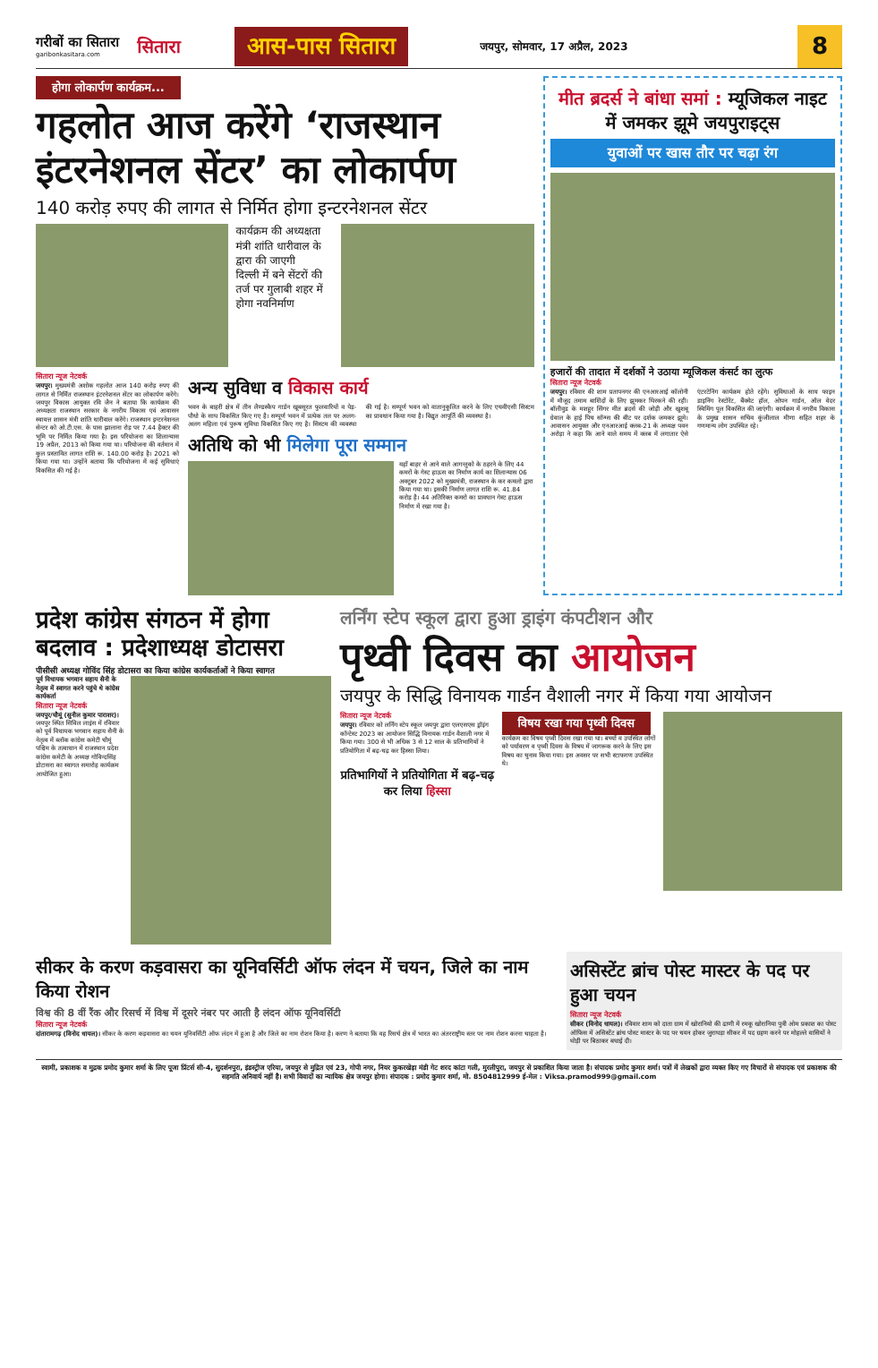गरीबों का सितारा
garibonkasitara.com
सितारा
आस-पास सितारा
जयपुर, सोमवार, 17 अप्रैल, 2023
8
होगा लोकार्पण कार्यक्रम...
गहलोत आज करेंगे ‘राजस्थान इंटरनेशनल सेंटर’ का लोकार्पण
140 करोड़ रुपए की लागत से निर्मित होगा इन्टरनेशनल सेंटर
कार्यक्रम की अध्यक्षता मंत्री शांति धारीवाल के द्वारा की जाएगी
दिल्ली में बने सेंटरों की तर्ज पर गुलाबी शहर में होगा नवनिर्माण
सितारा न्यूज नेटवर्क
जयपुर। मुख्यमंत्री अशोक गहलोत आज 140 करोड़ रुपए की लागत से निर्मित राजस्थान इंटरनेशनल सेंटर का लोकार्पण करेंगे। जयपुर विकास आयुक्त रवि जैन ने बताया कि कार्यक्रम की अध्यक्षता राजस्थान सरकार के नगरीय विकास एवं आवासन स्वायत्त शासन मंत्री शांति धारीवाल करेंगे। राजस्थान इन्टरनेशनल सेन्टर को ओ.टी.एस. के पास झालाना रोड़ पर 7.44 हैक्टर की भूमि पर निर्मित किया गया है। इस परियोजना का शिलान्यास 19 अप्रैल, 2013 को किया गया था। परियोजना की वर्तमान में कुल प्रस्तावित लागत राशि रू. 140.00 करोड़ है। 2021 को किया गया था। उन्होंने बताया कि परियोजना में कई सुविधाएं विकसित की गई है।
अन्य सुविधा व विकास कार्य
भवन के बाहरी क्षेत्र में तीन लैण्डस्कैप गार्डन खूबसूरत फुलवारियों व पेड़-पौधो के साथ विकसित किए गए है। सम्पूर्ण भवन में प्रत्येक तल पर अलग-अलग महिला एवं पुरूष सुविधा विकसित किए गए है। सिस्टम की व्यवस्था की गई है। सम्पूर्ण भवन को वातानुकूलित करने के लिए एचवीएसी सिस्टम का प्रावधान किया गया है। विद्युत आपूर्ति की व्यवस्था है।
अतिथि को भी मिलेगा पूरा सम्मान
यहाँ बाहर से आने वाले आगन्तुको के ठहरने के लिए 44 कमरों के गेस्ट हाऊस का निर्माण कार्य का शिलान्यास 06 अक्टूबर 2022 को मुख्यमंत्री, राजस्थान के कर कमलो द्वारा किया गया था। इसकी निर्माण लागत राशि रू. 41.84 करोड़ है। 44 अतिरिक्त कमरो का प्रावधान गेस्ट हाऊस निर्माण में रखा गया है।
मीत ब्रदर्स ने बांधा समां : म्यूजिकल नाइट में जमकर झूमे जयपुराइट्स
युवाओं पर खास तौर पर चढ़ा रंग
हजारों की तादात में दर्शकों ने उठाया म्यूजिकल कंसर्ट का लुत्फ
सितारा न्यूज नेटवर्क
जयपुर। रविवार की शाम प्रतापनगर की एनआरआई कॉलोनी में मौजूद तमाम बाशिंदों के लिए झूमकर थिरकने की रही। बॉलीवुड के मशहूर सिंगर मीत ब्रदर्स की जोड़ी और खुशबू ग्रेवाल के हाई पिच सॉन्ग्स की बीट पर दर्शक जमकर झूमे। आवासन आयुक्त और एनआरआई क्लब-21 के अध्यक्ष पवन अरोड़ा ने कहा कि आने वाले समय में क्लब में लगातार ऐसे एंटरटेनिंग कार्यक्रम होते रहेंगे। सुविधाओं के साथ फाइन डाइनिंग रेस्टोरेंट, बैंक्वेट हॉल, ओपन गार्डन, ऑल वेदर स्विमिंग पूल विकसित की जाएंगी। कार्यक्रम में नगरीय विकास के प्रमुख शासन सचिव कुंजीलाल मीणा सहित शहर के गणमान्य लोग उपस्थित रहे।
प्रदेश कांग्रेस संगठन में होगा बदलाव : प्रदेशाध्यक्ष डोटासरा
पीसीसी अध्यक्ष गोविंद सिंह डोटासरा का किया कांग्रेस कार्यकर्ताओं ने किया स्वागत
पूर्व विधायक भगवान सहाय सैनी के नेतृत्व में स्वागत करने पहुंचे थे कांग्रेस कार्यकर्ता
सितारा न्यूज नेटवर्क
जयपुर/चौमूं (सुनील कुमार पाराशर)। जयपुर स्थित सिविल लाइंस में रविवार को पूर्व विधायक भगवान सहाय सैनी के नेतृत्व में ब्लॉक कांग्रेस कमेटी चौमूं पश्चिम के तत्वाधान में राजस्थान प्रदेश कांग्रेस कमेटी के अध्यक्ष गोविन्दसिंह डोटासरा का स्वागत समारोह कार्यक्रम आयोजित हुआ।
लर्निंग स्टेप स्कूल द्वारा हुआ ड्राइंग कंपटीशन और
पृथ्वी दिवस का आयोजन
जयपुर के सिद्धि विनायक गार्डन वैशाली नगर में किया गया आयोजन
सितारा न्यूज नेटवर्क
जयपुर। रविवार को लर्निंग स्टेप स्कूल जयपुर द्वारा एलएसएस ड्रॉइंग कॉन्टेस्ट 2023 का आयोजन सिद्धि विनायक गार्डन वैशाली नगर में किया गया। 300 से भी अधिक 3 से 12 साल के प्रतिभागियों ने प्रतियोगिता में बढ़-चढ़ कर हिस्सा लिया।
प्रतिभागियों ने प्रतियोगिता में बढ़-चढ़ कर लिया हिस्सा
विषय रखा गया पृथ्वी दिवस
कार्यक्रम का विषय पृथ्वी दिवस रखा गया था। बच्चों व उपस्थित लोगों को पर्यावरण व पृथ्वी दिवस के विषय में जागरूक करने के लिए इस विषय का चुनाव किया गया। इस अवसर पर सभी स्टाफगण उपस्थित थे।
सीकर के करण कड़वासरा का यूनिवर्सिटी ऑफ लंदन में चयन, जिले का नाम किया रोशन
विश्व की 8 वीं रैंक और रिसर्च में विश्व में दूसरे नंबर पर आती है लंदन ऑफ यूनिवर्सिटी
सितारा न्यूज नेटवर्क
दांतारामगढ़ (विनोद धायल)। सीकर के करण कड़वासरा का चयन यूनिवर्सिटी ऑफ लंदन में हुआ है और जिले का नाम रोशन किया है। करण ने बताया कि वह रिसर्च क्षेत्र में भारत का अंतरराष्ट्रीय स्तर पर नाम रोशन करना चाहता है।
असिस्टेंट ब्रांच पोस्ट मास्टर के पद पर हुआ चयन
सितारा न्यूज नेटवर्क
सीकर (विनोद धायल)। रविवार शाम को दाता ग्राम में खोरानियो की ढाणी में रमकू खोरानिया पुत्री ओम प्रकाश का पोस्ट ऑफिस में असिस्टेंट ब्रांच पोस्ट मास्टर के पद पर चयन होकर जुराथड़ा सीकर में पद ग्रहण करने पर मोहल्ले वासियों ने घोड़ी पर बिठाकर बधाई दी।
स्वामी, प्रकाशक व मुद्रक प्रमोद कुमार शर्मा के लिए पूजा प्रिंटर्स सी-4, सुदर्शनपुरा, इंडस्ट्रीज एरिया, जयपुर से मुद्रित एवं 23, गोपी नगर, नियर कुकरखेड़ा मंडी गेट शरद कांटा गली, मुरलीपुरा, जयपुर से प्रकाशित किया जाता है। संपादक प्रमोद कुमार शर्मा। पत्रों में लेखकों द्वारा व्यक्त किए गए विचारों से संपादक एवं प्रकाशक की सहमति अनिवार्य नहीं है। सभी विवादों का न्यायिक क्षेत्र जयपुर होगा। संपादक : प्रमोद कुमार शर्मा, मो. 8504812999 ई-मेल : Viksa.pramod999@gmail.com